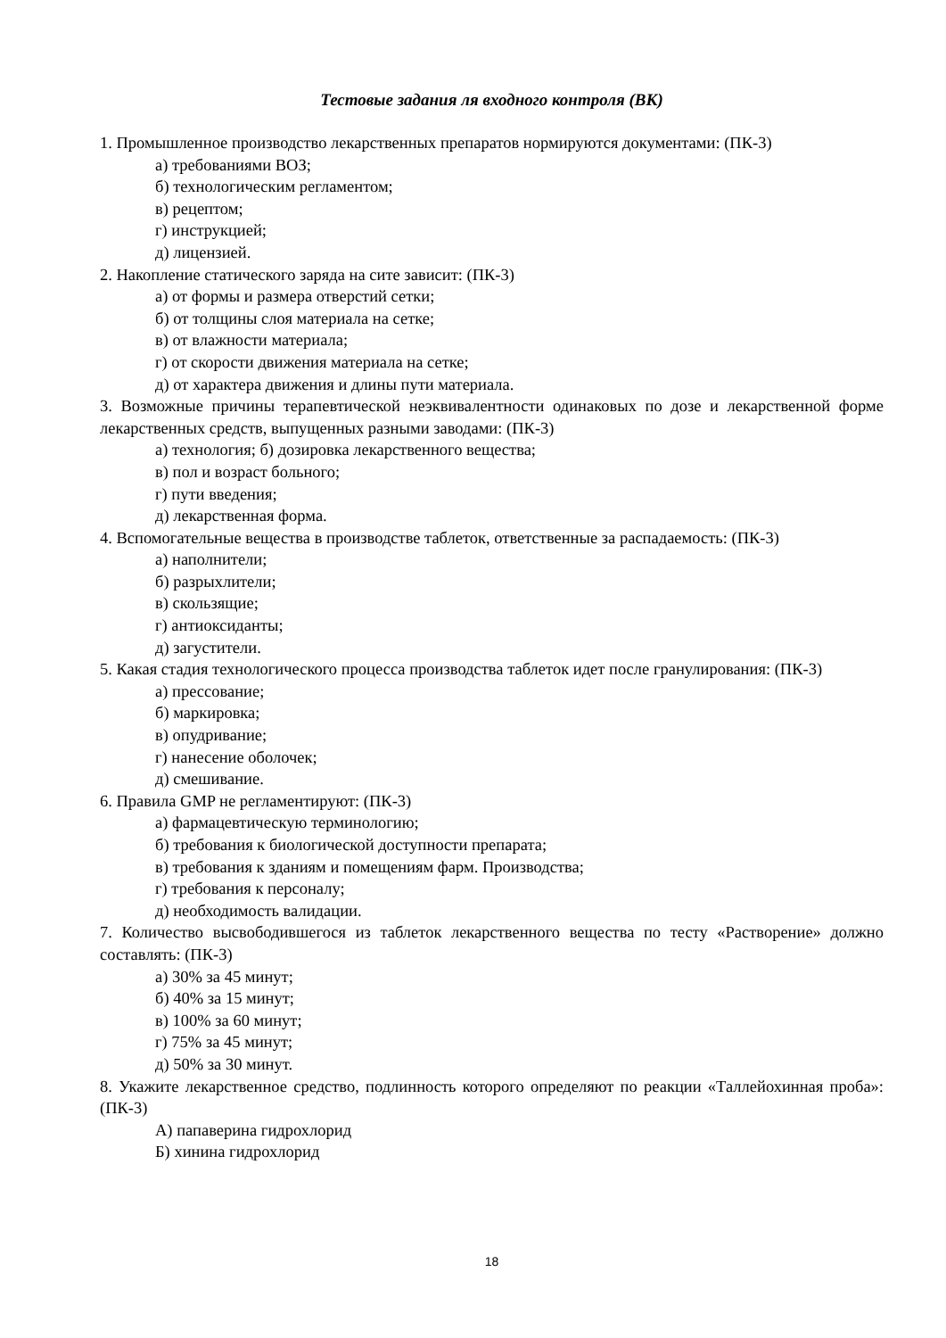Тестовые задания ля входного контроля (ВК)
1. Промышленное производство лекарственных препаратов нормируются документами: (ПК-3)
а) требованиями ВОЗ;
б) технологическим регламентом;
в) рецептом;
г) инструкцией;
д) лицензией.
2. Накопление статического заряда на сите зависит: (ПК-3)
а) от формы и размера отверстий сетки;
б) от толщины слоя материала на сетке;
в) от влажности материала;
г) от скорости движения материала на сетке;
д) от характера движения и длины пути материала.
3. Возможные причины терапевтической неэквивалентности одинаковых по дозе и лекарственной форме лекарственных средств, выпущенных разными заводами: (ПК-3)
а) технология; б) дозировка лекарственного вещества;
в) пол и возраст больного;
г) пути введения;
д) лекарственная форма.
4. Вспомогательные вещества в производстве таблеток, ответственные за распадаемость: (ПК-3)
а) наполнители;
б) разрыхлители;
в) скользящие;
г) антиоксиданты;
д) загустители.
5. Какая стадия технологического процесса производства таблеток идет после гранулирования: (ПК-3)
а) прессование;
б) маркировка;
в) опудривание;
г) нанесение оболочек;
д) смешивание.
6. Правила GMP не регламентируют: (ПК-3)
а) фармацевтическую терминологию;
б) требования к биологической доступности препарата;
в) требования к зданиям и помещениям фарм. Производства;
г) требования к персоналу;
д) необходимость валидации.
7. Количество высвободившегося из таблеток лекарственного вещества по тесту «Растворение» должно составлять: (ПК-3)
а) 30% за 45 минут;
б) 40% за 15 минут;
в) 100% за 60 минут;
г) 75% за 45 минут;
д) 50% за 30 минут.
8. Укажите лекарственное средство, подлинность которого определяют по реакции «Таллейохинная проба»: (ПК-3)
А) папаверина гидрохлорид
Б) хинина гидрохлорид
18